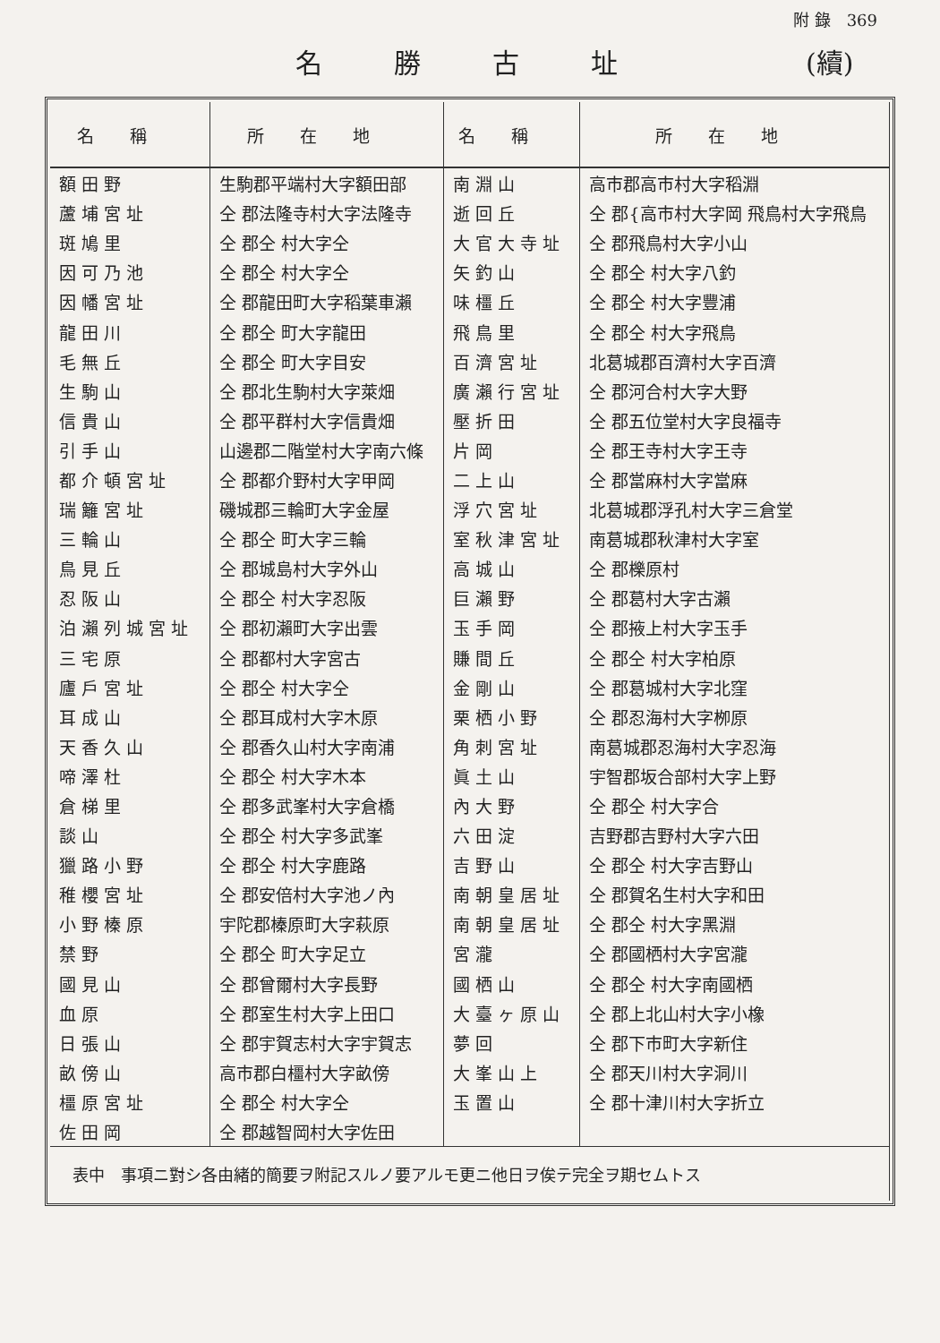附 錄　369
名勝古址 (續)
| 名稱 | 所在地 | 名稱 | 所在地 |
| --- | --- | --- | --- |
| 額田野 | 生駒郡平端村大字額田部 | 南淵山 | 高市郡高市村大字稻淵 |
| 蘆埔宮址 | 仝 郡法隆寺村大字法隆寺 | 逝回丘 | 仝 郡{高市村大字岡 飛鳥村大字飛鳥 |
| 斑鳩里 | 仝 郡仝 村大字仝 | 大官大寺址 | 仝 郡飛鳥村大字小山 |
| 因可乃池 | 仝 郡仝 村大字仝 | 矢釣山 | 仝 郡仝 村大字八釣 |
| 因幡宮址 | 仝 郡龍田町大字稻葉車瀨 | 味橿丘 | 仝 郡仝 村大字豐浦 |
| 龍田川 | 仝 郡仝 町大字龍田 | 飛鳥里 | 仝 郡仝 村大字飛鳥 |
| 毛無丘 | 仝 郡仝 町大字目安 | 百濟宮址 | 北葛城郡百濟村大字百濟 |
| 生駒山 | 仝 郡北生駒村大字萊畑 | 廣瀨行宮址 | 仝 郡河合村大字大野 |
| 信貴山 | 仝 郡平群村大字信貴畑 | 壓折田 | 仝 郡五位堂村大字良福寺 |
| 引手山 | 山邊郡二階堂村大字南六條 | 片岡 | 仝 郡王寺村大字王寺 |
| 都介頓宮址 | 仝 郡都介野村大字甲岡 | 二上山 | 仝 郡當麻村大字當麻 |
| 瑞籬宮址 | 磯城郡三輪町大字金屋 | 浮穴宮址 | 北葛城郡浮孔村大字三倉堂 |
| 三輪山 | 仝 郡仝 町大字三輪 | 室秋津宮址 | 南葛城郡秋津村大字室 |
| 鳥見丘 | 仝 郡城島村大字外山 | 高城山 | 仝 郡櫟原村 |
| 忍阪山 | 仝 郡仝 村大字忍阪 | 巨瀨野 | 仝 郡葛村大字古瀨 |
| 泊瀨列城宮址 | 仝 郡初瀨町大字出雲 | 玉手岡 | 仝 郡掖上村大字玉手 |
| 三宅原 | 仝 郡都村大字宮古 | 賺間丘 | 仝 郡仝 村大字柏原 |
| 廬戶宮址 | 仝 郡仝 村大字仝 | 金剛山 | 仝 郡葛城村大字北窪 |
| 耳成山 | 仝 郡耳成村大字木原 | 栗栖小野 | 仝 郡忍海村大字栁原 |
| 天香久山 | 仝 郡香久山村大字南浦 | 角刺宮址 | 南葛城郡忍海村大字忍海 |
| 啼澤杜 | 仝 郡仝 村大字木本 | 眞土山 | 宇智郡坂合部村大字上野 |
| 倉梯里 | 仝 郡多武峯村大字倉橋 | 內大野 | 仝 郡仝 村大字合 |
| 談山 | 仝 郡仝 村大字多武峯 | 六田淀 | 吉野郡吉野村大字六田 |
| 獵路小野 | 仝 郡仝 村大字鹿路 | 吉野山 | 仝 郡仝 村大字吉野山 |
| 稚櫻宮址 | 仝 郡安倍村大字池ノ內 | 南朝皇居址 | 仝 郡賀名生村大字和田 |
| 小野榛原 | 宇陀郡榛原町大字萩原 | 南朝皇居址 | 仝 郡仝 村大字黑淵 |
| 禁野 | 仝 郡仝 町大字足立 | 宮瀧 | 仝 郡國栖村大字宮瀧 |
| 國見山 | 仝 郡曾爾村大字長野 | 國栖山 | 仝 郡仝 村大字南國栖 |
| 血原 | 仝 郡室生村大字上田口 | 大臺ヶ原山 | 仝 郡上北山村大字小橡 |
| 日張山 | 仝 郡宇賀志村大字宇賀志 | 夢回 | 仝 郡下市町大字新住 |
| 畝傍山 | 高市郡白橿村大字畝傍 | 大峯山上 | 仝 郡天川村大字洞川 |
| 橿原宮址 | 仝 郡仝 村大字仝 | 玉置山 | 仝 郡十津川村大字折立 |
| 佐田岡 | 仝 郡越智岡村大字佐田 | | |
| 表中 事項ニ對シ各由緒的簡要ヲ附記スルノ要アルモ更ニ他日ヲ俟テ完全ヲ期セムトス | | | |